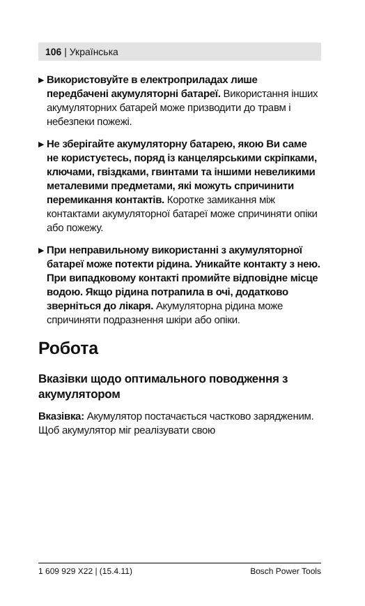106 | Українська
▶ Використовуйте в електроприладах лише передбачені акумуляторні батареї. Використання інших акумуляторних батарей може призводити до травм і небезпеки пожежі.
▶ Не зберігайте акумуляторну батарею, якою Ви саме не користуєтесь, поряд із канцелярськими скріпками, ключами, гвіздками, гвинтами та іншими невеликими металевими предметами, які можуть спричинити перемикання контактів. Коротке замикання між контактами акумуляторної батареї може спричиняти опіки або пожежу.
▶ При неправильному використанні з аку­муляторної батареї може потекти рідина. Уникайте контакту з нею. При випадковому контакті промийте відповідне місце водою. Якщо рідина потрапила в очі, додатково зверніться до лікаря. Акумуляторна рідина може спричиняти подразнення шкіри або опіки.
Робота
Вказівки щодо оптимального поводження з акумулятором
Вказівка: Акумулятор постачається частково зарядженим. Щоб акумулятор міг реалізувати свою
1 609 929 X22 | (15.4.11) Bosch Power Tools